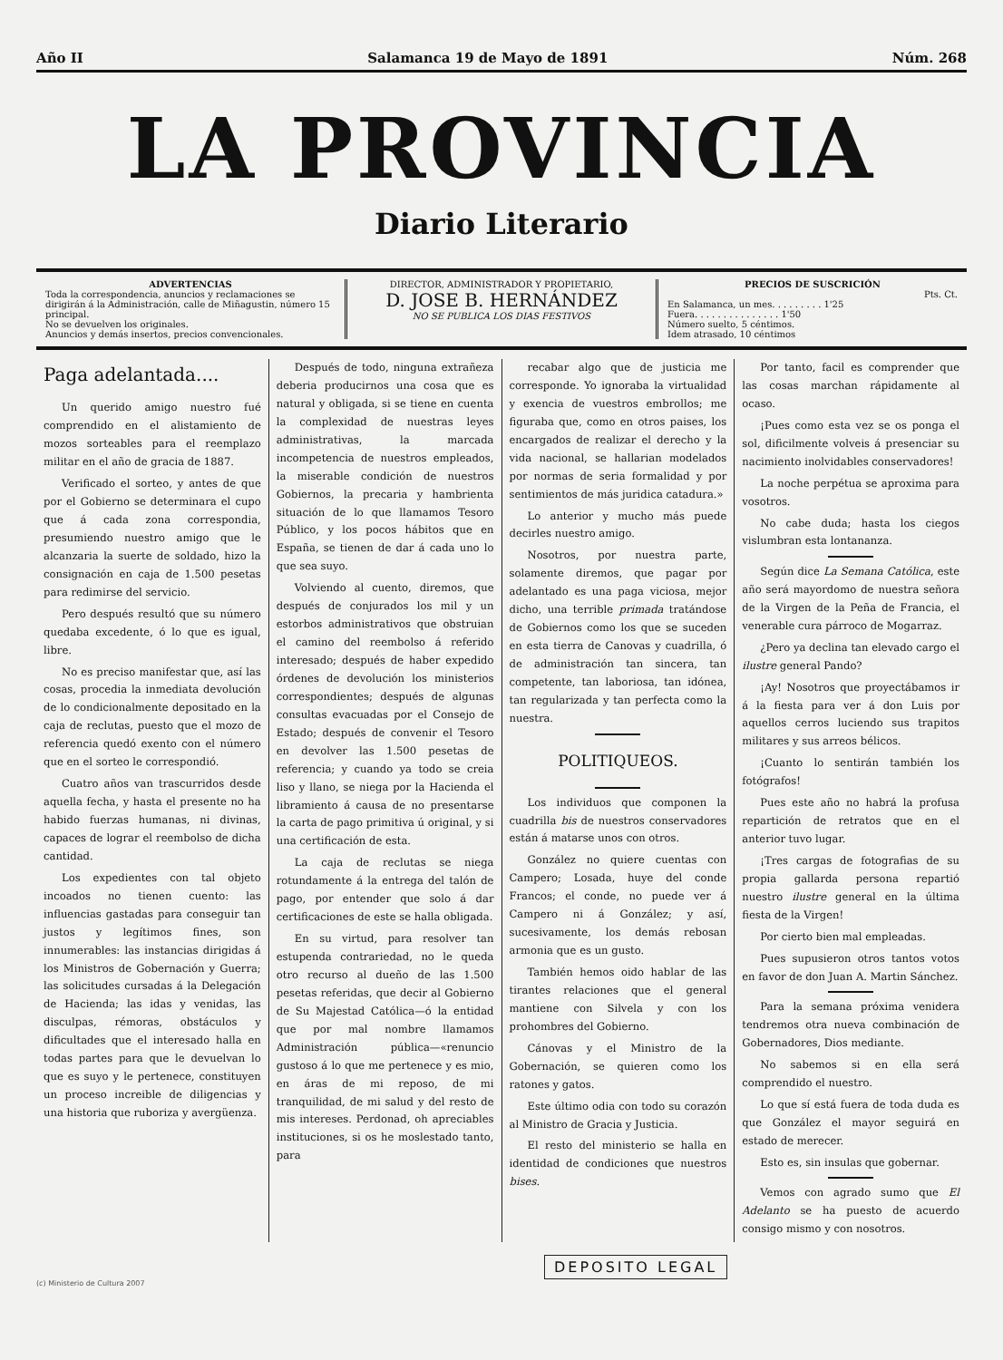Año II Salamanca 19 de Mayo de 1891 Núm. 268
LA PROVINCIA
Diario Literario
ADVERTENCIAS
Toda la correspondencia, anuncios y reclamaciones se dirigirán á la Administración, calle de Miñagustin, número 15 principal.
No se devuelven los originales.
Anuncios y demás insertos, precios convencionales.
DIRECTOR, ADMINISTRADOR Y PROPIETARIO,
D. JOSE B. HERNÁNDEZ
NO SE PUBLICA LOS DIAS FESTIVOS
PRECIOS DE SUSCRICIÓN
Pts. Ct.
En Salamanca, un mes. . . . . . . . . 1'25
Fuera. . . . . . . . . . . . . . . 1'50
Número suelto, 5 céntimos.
Idem atrasado, 10 céntimos
Paga adelantada....
Un querido amigo nuestro fué comprendido en el alistamiento de mozos sorteables para el reemplazo militar en el año de gracia de 1887.
Verificado el sorteo, y antes de que por el Gobierno se determinara el cupo que á cada zona correspondia, presumiendo nuestro amigo que le alcanzaria la suerte de soldado, hizo la consignación en caja de 1.500 pesetas para redimirse del servicio.
Pero después resultó que su número quedaba excedente, ó lo que es igual, libre.
No es preciso manifestar que, así las cosas, procedia la inmediata devolución de lo condicionalmente depositado en la caja de reclutas, puesto que el mozo de referencia quedó exento con el número que en el sorteo le correspondió.
Cuatro años van trascurridos desde aquella fecha, y hasta el presente no ha habido fuerzas humanas, ni divinas, capaces de lograr el reembolso de dicha cantidad.
Los expedientes con tal objeto incoados no tienen cuento: las influencias gastadas para conseguir tan justos y legítimos fines, son innumerables: las instancias dirigidas á los Ministros de Gobernación y Guerra; las solicitudes cursadas á la Delegación de Hacienda; las idas y venidas, las disculpas, rémoras, obstáculos y dificultades que el interesado halla en todas partes para que le devuelvan lo que es suyo y le pertenece, constituyen un proceso increible de diligencias y una historia que ruboriza y avergüenza.
Después de todo, ninguna extrañeza deberia producirnos una cosa que es natural y obligada, si se tiene en cuenta la complexidad de nuestras leyes administrativas, la marcada incompetencia de nuestros empleados, la miserable condición de nuestros Gobiernos, la precaria y hambrienta situación de lo que llamamos Tesoro Público, y los pocos hábitos que en España, se tienen de dar á cada uno lo que sea suyo.
Volviendo al cuento, diremos, que después de conjurados los mil y un estorbos administrativos que obstruian el camino del reembolso á referido interesado; después de haber expedido órdenes de devolución los ministerios correspondientes; después de algunas consultas evacuadas por el Consejo de Estado; después de convenir el Tesoro en devolver las 1.500 pesetas de referencia; y cuando ya todo se creia liso y llano, se niega por la Hacienda el libramiento á causa de no presentarse la carta de pago primitiva ú original, y si una certificación de esta.
La caja de reclutas se niega rotundamente á la entrega del talón de pago, por entender que solo á dar certificaciones de este se halla obligada.
En su virtud, para resolver tan estupenda contrariedad, no le queda otro recurso al dueño de las 1.500 pesetas referidas, que decir al Gobierno de Su Majestad Católica—ó la entidad que por mal nombre llamamos Administración pública—«renuncio gustoso á lo que me pertenece y es mio, en áras de mi reposo, de mi tranquilidad, de mi salud y del resto de mis intereses. Perdonad, oh apreciables instituciones, si os he moslestado tanto, para
recabar algo que de justicia me corresponde. Yo ignoraba la virtualidad y exencia de vuestros embrollos; me figuraba que, como en otros paises, los encargados de realizar el derecho y la vida nacional, se hallarian modelados por normas de seria formalidad y por sentimientos de más juridica catadura.»
Lo anterior y mucho más puede decirles nuestro amigo.
Nosotros, por nuestra parte, solamente diremos, que pagar por adelantado es una paga viciosa, mejor dicho, una terrible primada tratándose de Gobiernos como los que se suceden en esta tierra de Canovas y cuadrilla, ó de administración tan sincera, tan competente, tan laboriosa, tan idónea, tan regularizada y tan perfecta como la nuestra.
POLITIQUEOS.
Los individuos que componen la cuadrilla bis de nuestros conservadores están á matarse unos con otros.
González no quiere cuentas con Campero; Losada, huye del conde Francos; el conde, no puede ver á Campero ni á González; y así, sucesivamente, los demás rebosan armonia que es un gusto.
También hemos oido hablar de las tirantes relaciones que el general mantiene con Silvela y con los prohombres del Gobierno.
Cánovas y el Ministro de la Gobernación, se quieren como los ratones y gatos.
Este último odia con todo su corazón al Ministro de Gracia y Justicia.
El resto del ministerio se halla en identidad de condiciones que nuestros bises.
Por tanto, facil es comprender que las cosas marchan rápidamente al ocaso.
¡Pues como esta vez se os ponga el sol, dificilmente volveis á presenciar su nacimiento inolvidables conservadores!
La noche perpétua se aproxima para vosotros.
No cabe duda; hasta los ciegos vislumbran esta lontananza.
Según dice La Semana Católica, este año será mayordomo de nuestra señora de la Virgen de la Peña de Francia, el venerable cura párroco de Mogarraz.
¿Pero ya declina tan elevado cargo el ilustre general Pando?
¡Ay! Nosotros que proyectábamos ir á la fiesta para ver á don Luis por aquellos cerros luciendo sus trapitos militares y sus arreos bélicos.
¡Cuanto lo sentirán también los fotógrafos!
Pues este año no habrá la profusa repartición de retratos que en el anterior tuvo lugar.
¡Tres cargas de fotografias de su propia gallarda persona repartió nuestro ilustre general en la última fiesta de la Virgen!
Por cierto bien mal empleadas.
Pues supusieron otros tantos votos en favor de don Juan A. Martin Sánchez.
Para la semana próxima venidera tendremos otra nueva combinación de Gobernadores, Dios mediante.
No sabemos si en ella será comprendido el nuestro.
Lo que sí está fuera de toda duda es que González el mayor seguirá en estado de merecer.
Esto es, sin insulas que gobernar.
Vemos con agrado sumo que El Adelanto se ha puesto de acuerdo consigo mismo y con nosotros.
DEPOSITO LEGAL
(c) Ministerio de Cultura 2007